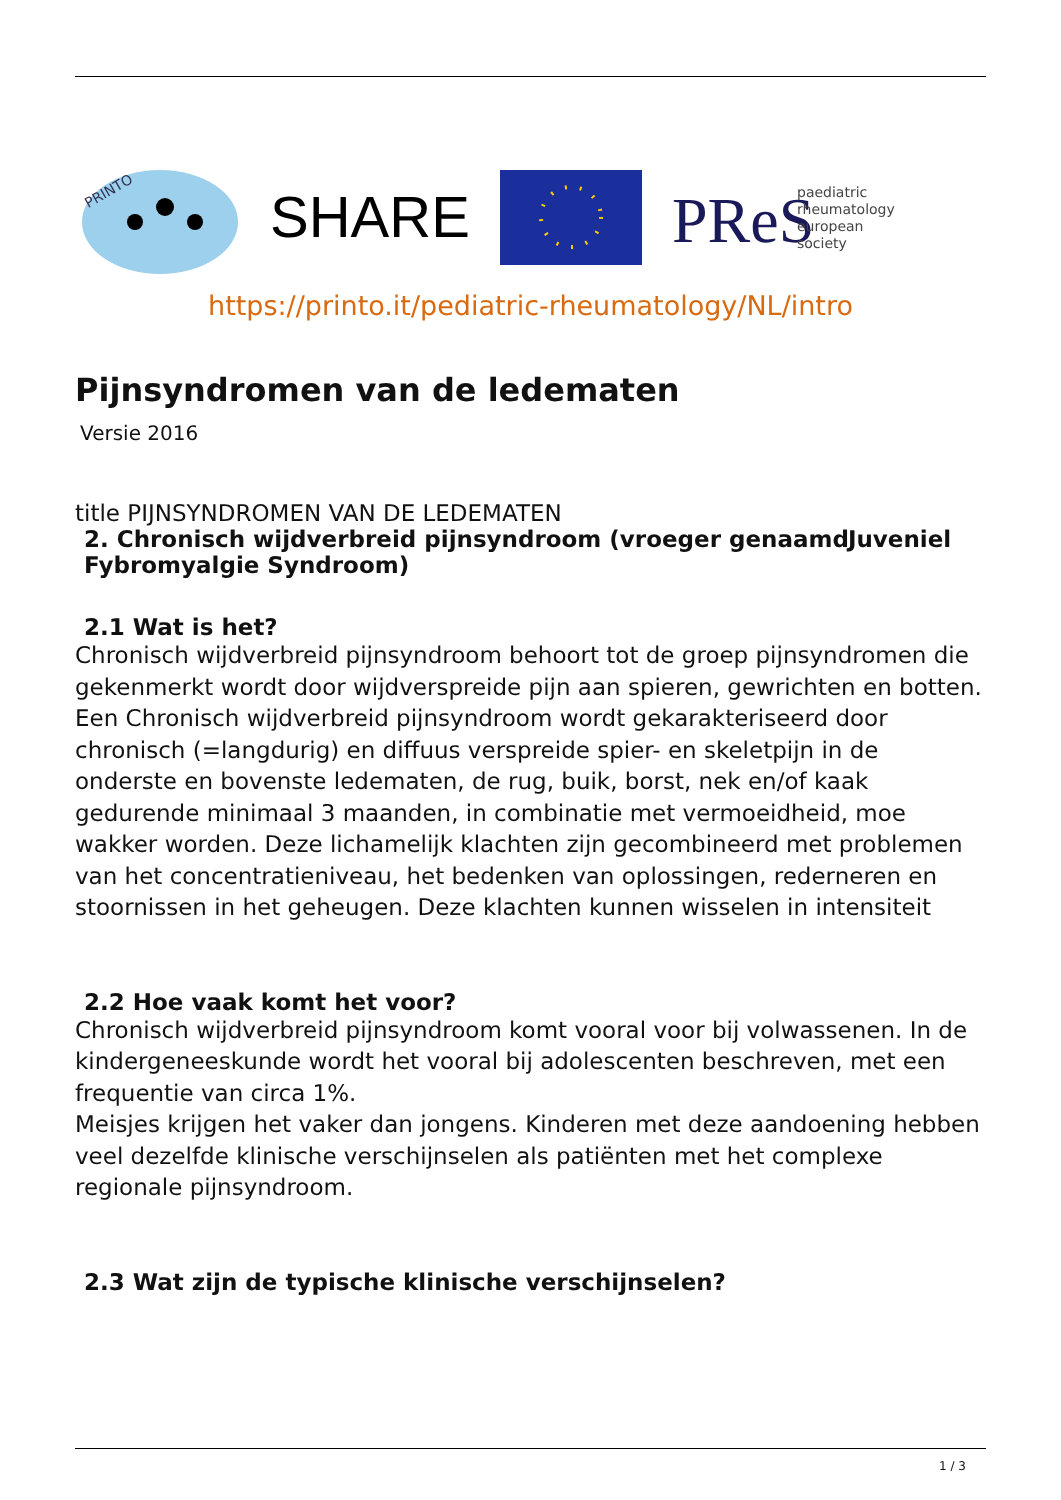PRINTO
SHARE
PReS
paediatric
rheumatology
european
society
https://printo.it/pediatric-rheumatology/NL/intro
Pijnsyndromen van de ledematen
Versie 2016
title PIJNSYNDROMEN VAN DE LEDEMATEN
2. Chronisch wijdverbreid pijnsyndroom (vroeger genaamd Juveniel Fybromyalgie Syndroom)
2.1 Wat is het?
Chronisch wijdverbreid pijnsyndroom behoort tot de groep pijnsyndromen die gekenmerkt wordt door wijdverspreide pijn aan spieren, gewrichten en botten. Een Chronisch wijdverbreid pijnsyndroom wordt gekarakteriseerd door chronisch (=langdurig) en diffuus verspreide spier- en skeletpijn in de onderste en bovenste ledematen, de rug, buik, borst, nek en/of kaak gedurende minimaal 3 maanden, in combinatie met vermoeidheid, moe wakker worden. Deze lichamelijk klachten zijn gecombineerd met problemen van het concentratieniveau, het bedenken van oplossingen, rederneren en stoornissen in het geheugen. Deze klachten kunnen wisselen in intensiteit
2.2 Hoe vaak komt het voor?
Chronisch wijdverbreid pijnsyndroom komt vooral voor bij volwassenen. In de kindergeneeskunde wordt het vooral bij adolescenten beschreven, met een frequentie van circa 1%.
Meisjes krijgen het vaker dan jongens. Kinderen met deze aandoening hebben veel dezelfde klinische verschijnselen als patiënten met het complexe regionale pijnsyndroom.
2.3 Wat zijn de typische klinische verschijnselen?
1 / 3